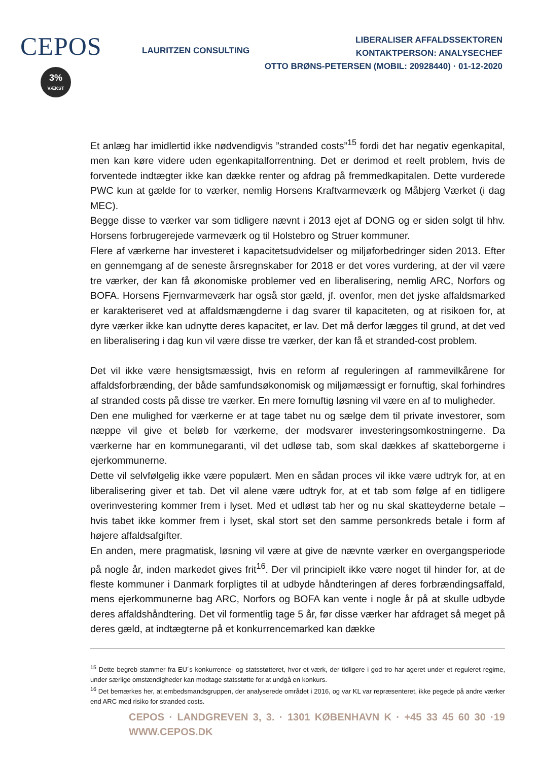CEPOS
3%
VÆKST
LAURITZEN CONSULTING
LIBERALISER AFFALDSSEKTOREN
KONTAKTPERSON: ANALYSECHEF
OTTO BRØNS-PETERSEN (MOBIL: 20928440) · 01-12-2020
Et anlæg har imidlertid ikke nødvendigvis ”stranded costs”<sup>15</sup> fordi det har negativ egenkapital, men kan køre videre uden egenkapitalforrentning. Det er derimod et reelt problem, hvis de forventede indtægter ikke kan dække renter og afdrag på fremmedkapitalen. Dette vurderede PWC kun at gælde for to værker, nemlig Horsens Kraftvarmeværk og Måbjerg Værket (i dag MEC).
Begge disse to værker var som tidligere nævnt i 2013 ejet af DONG og er siden solgt til hhv. Horsens forbrugerejede varmeværk og til Holstebro og Struer kommuner.
Flere af værkerne har investeret i kapacitetsudvidelser og miljøforbedringer siden 2013. Efter en gennemgang af de seneste årsregnskaber for 2018 er det vores vurdering, at der vil være tre værker, der kan få økonomiske problemer ved en liberalisering, nemlig ARC, Norfors og BOFA. Horsens Fjernvarmeværk har også stor gæld, jf. ovenfor, men det jyske affaldsmarked er karakteriseret ved at affaldsmængderne i dag svarer til kapaciteten, og at risikoen for, at dyre værker ikke kan udnytte deres kapacitet, er lav. Det må derfor lægges til grund, at det ved en liberalisering i dag kun vil være disse tre værker, der kan få et stranded-cost problem.
Det vil ikke være hensigtsmæssigt, hvis en reform af reguleringen af rammevilkårene for affaldsforbrænding, der både samfundsøkonomisk og miljømæssigt er fornuftig, skal forhindres af stranded costs på disse tre værker. En mere fornuftig løsning vil være en af to muligheder.
Den ene mulighed for værkerne er at tage tabet nu og sælge dem til private investorer, som næppe vil give et beløb for værkerne, der modsvarer investeringsomkostningerne. Da værkerne har en kommunegaranti, vil det udløse tab, som skal dækkes af skatteborgerne i ejerkommunerne.
Dette vil selvfølgelig ikke være populært. Men en sådan proces vil ikke være udtryk for, at en liberalisering giver et tab. Det vil alene være udtryk for, at et tab som følge af en tidligere overinvestering kommer frem i lyset. Med et udløst tab her og nu skal skatteyderne betale – hvis tabet ikke kommer frem i lyset, skal stort set den samme personkreds betale i form af højere affaldsafgifter.
En anden, mere pragmatisk, løsning vil være at give de nævnte værker en overgangsperiode på nogle år, inden markedet gives frit<sup>16</sup>. Der vil principielt ikke være noget til hinder for, at de fleste kommuner i Danmark forpligtes til at udbyde håndteringen af deres forbrændingsaffald, mens ejerkommunerne bag ARC, Norfors og BOFA kan vente i nogle år på at skulle udbyde deres affaldshåndtering. Det vil formentlig tage 5 år, før disse værker har afdraget så meget på deres gæld, at indtægterne på et konkurrencemarked kan dække
<sup>15</sup> Dette begreb stammer fra EU´s konkurrence- og statsstøtteret, hvor et værk, der tidligere i god tro har ageret under et reguleret regime, under særlige omstændigheder kan modtage statsstøtte for at undgå en konkurs.
<sup>16</sup> Det bemærkes her, at embedsmandsgruppen, der analyserede området i 2016, og var KL var repræsenteret, ikke pegede på andre værker end ARC med risiko for stranded costs.
CEPOS · LANDGREVEN 3, 3. · 1301 KØBENHAVN K · +45 33 45 60 30 · WWW.CEPOS.DK 19